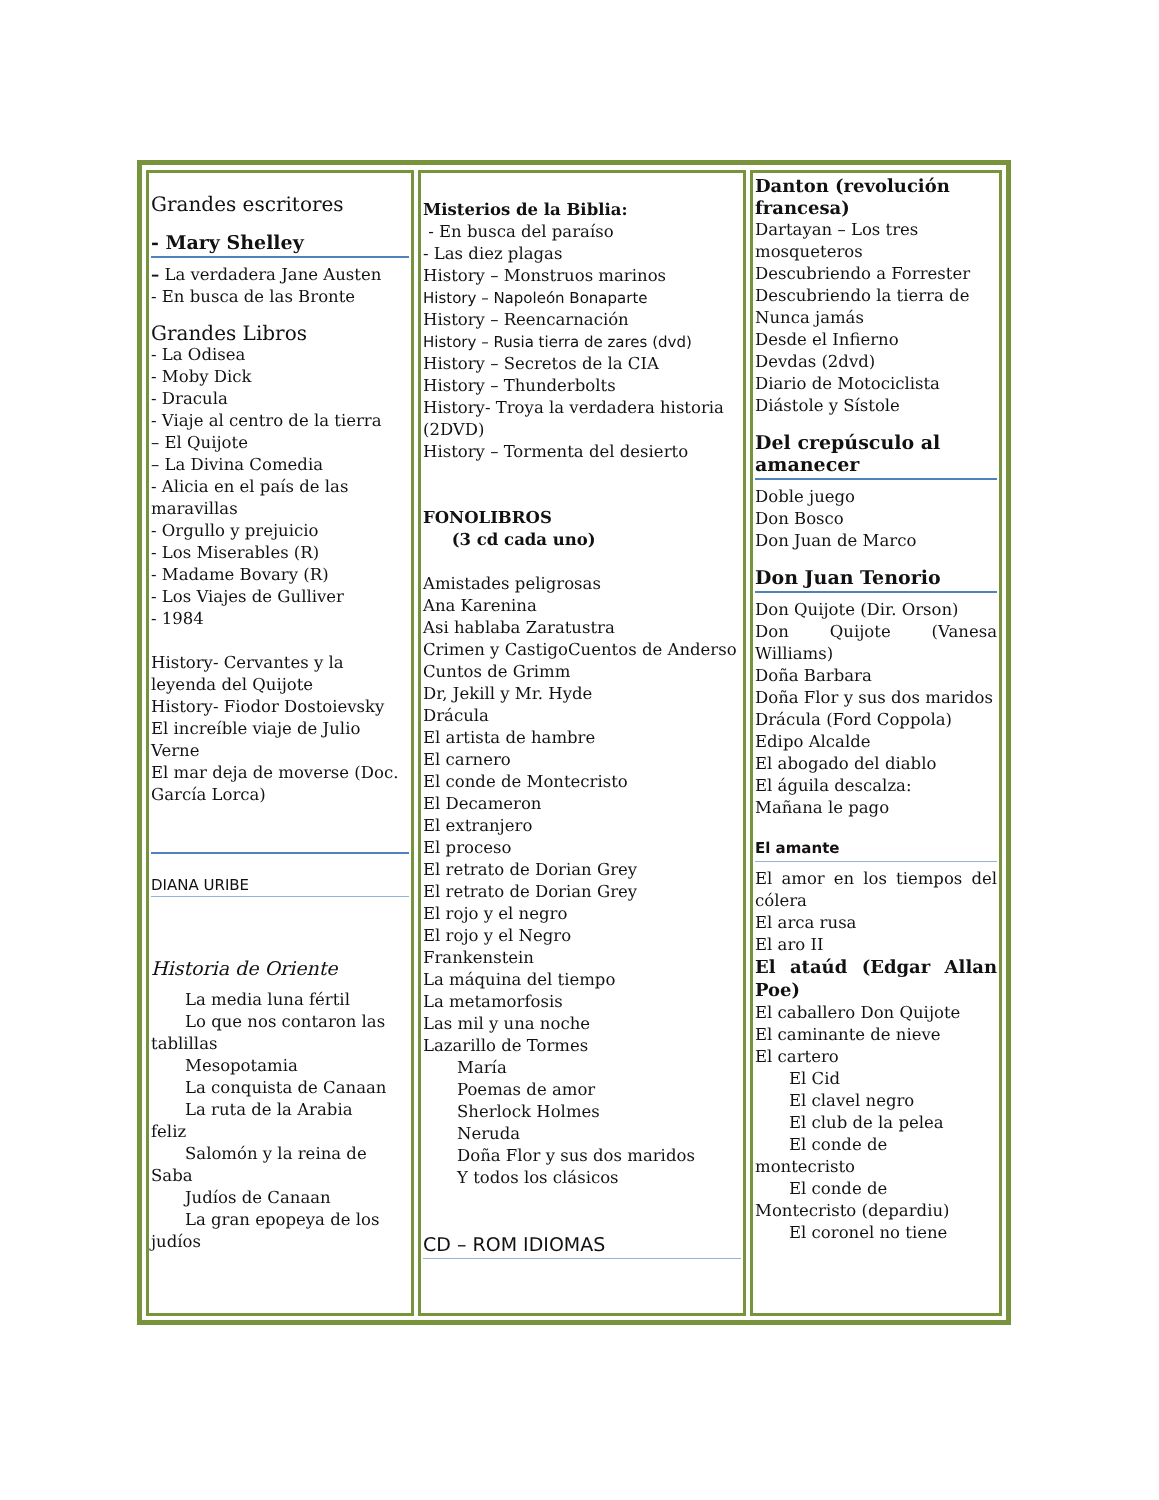| Grandes escritores - Mary Shelley – La verdadera Jane Austen - En busca de las Bronte Grandes Libros - La Odisea - Moby Dick - Dracula - Viaje al centro de la tierra – El Quijote – La Divina Comedia - Alicia en el país de las maravillas - Orgullo y prejuicio - Los Miserables (R) - Madame Bovary (R) - Los Viajes de Gulliver - 1984 History- Cervantes y la leyenda del Quijote History- Fiodor Dostoievsky El increíble viaje de Julio Verne El mar deja de moverse (Doc. García Lorca) DIANA URIBE Historia de Oriente La media luna fértil Lo que nos contaron las tablillas Mesopotamia La conquista de Canaan La ruta de la Arabia feliz Salomón y la reina de Saba Judíos de Canaan La gran epopeya de los judíos | Misterios de la Biblia: - En busca del paraíso - Las diez plagas History – Monstruos marinos History – Napoleón Bonaparte History – Reencarnación History – Rusia tierra de zares (dvd) History – Secretos de la CIA History – Thunderbolts History- Troya la verdadera historia (2DVD) History – Tormenta del desierto FONOLIBROS (3 cd cada uno) Amistades peligrosas Ana Karenina Asi hablaba Zaratustra Crimen y CastigoCuentos de Anderso Cuntos de Grimm Dr, Jekill y Mr. Hyde Drácula El artista de hambre El carnero El conde de Montecristo El Decameron El extranjero El proceso El retrato de Dorian Grey El retrato de Dorian Grey El rojo y el negro El rojo y el Negro Frankenstein La máquina del tiempo La metamorfosis Las mil y una noche Lazarillo de Tormes María Poemas de amor Sherlock Holmes Neruda Doña Flor y sus dos maridos Y todos los clásicos CD – ROM IDIOMAS | Danton (revolución francesa) Dartayan – Los tres mosqueteros Descubriendo a Forrester Descubriendo la tierra de Nunca jamás Desde el Infierno Devdas (2dvd) Diario de Motociclista Diástole y Sístole Del crepúsculo al amanecer Doble juego Don Bosco Don Juan de Marco Don Juan Tenorio Don Quijote (Dir. Orson) Don Quijote (Vanesa Williams) Doña Barbara Doña Flor y sus dos maridos Drácula (Ford Coppola) Edipo Alcalde El abogado del diablo El águila descalza: Mañana le pago El amante El amor en los tiempos del cólera El arca rusa El aro II El ataúd (Edgar Allan Poe) El caballero Don Quijote El caminante de nieve El cartero El Cid El clavel negro El club de la pelea El conde de montecristo El conde de Montecristo (depardiu) El coronel no tiene |